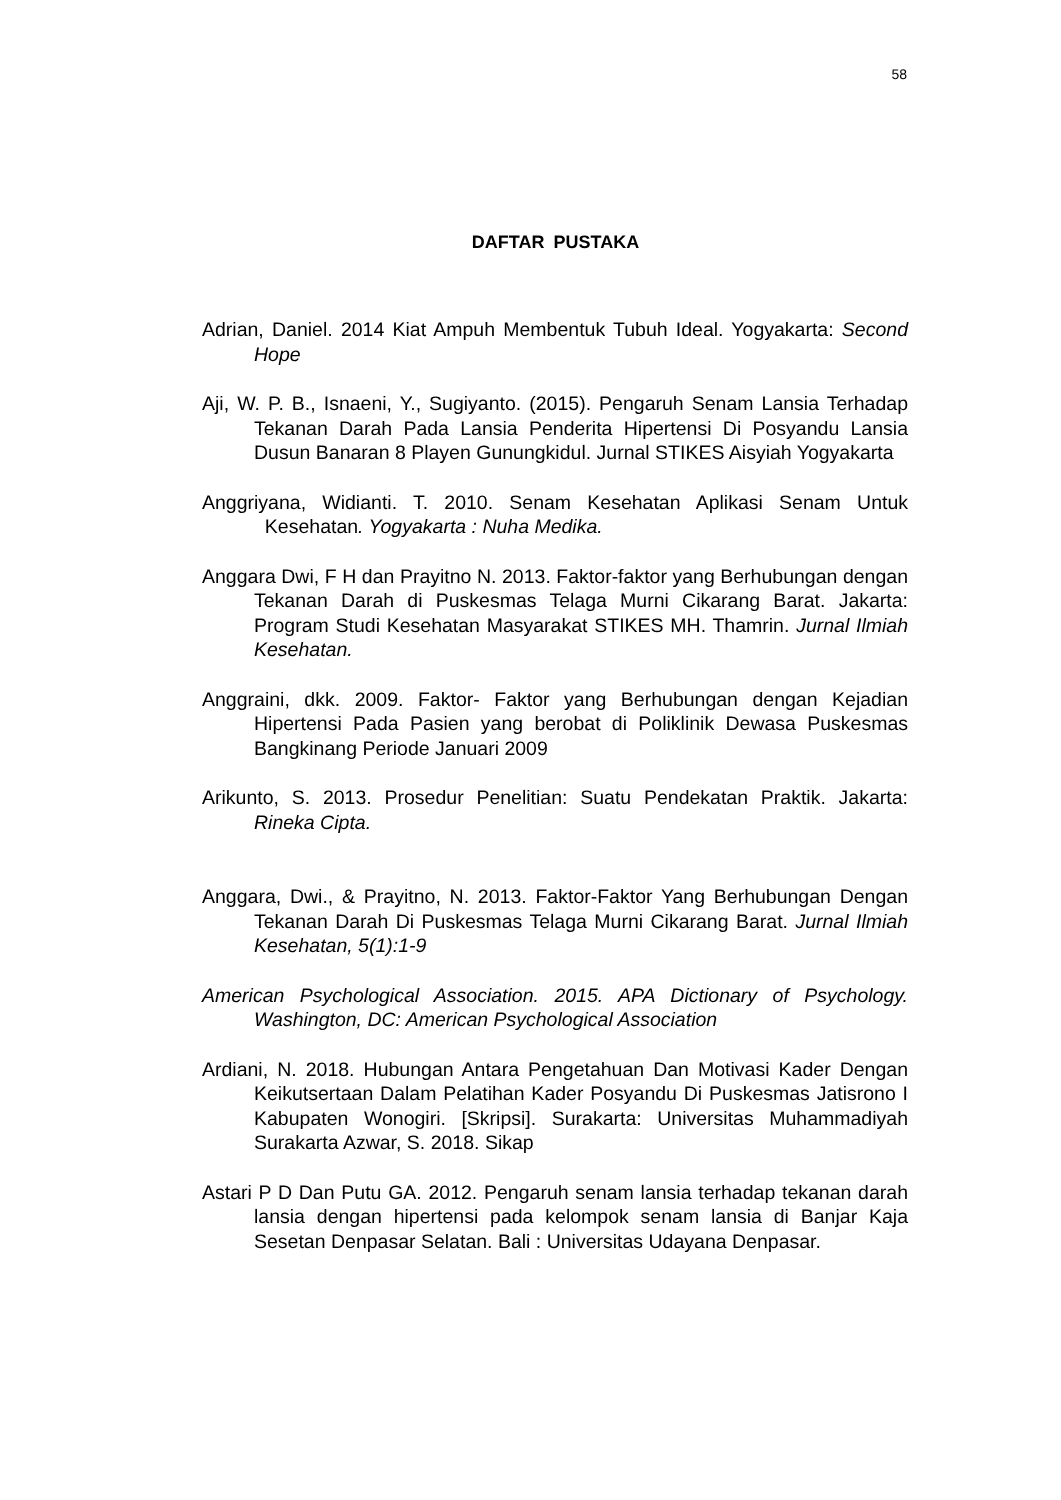58
DAFTAR PUSTAKA
Adrian, Daniel. 2014 Kiat Ampuh Membentuk Tubuh Ideal. Yogyakarta: Second Hope
Aji, W. P. B., Isnaeni, Y., Sugiyanto. (2015). Pengaruh Senam Lansia Terhadap Tekanan Darah Pada Lansia Penderita Hipertensi Di Posyandu Lansia Dusun Banaran 8 Playen Gunungkidul. Jurnal STIKES Aisyiah Yogyakarta
Anggriyana, Widianti. T. 2010. Senam Kesehatan Aplikasi Senam Untuk Kesehatan. Yogyakarta : Nuha Medika.
Anggara Dwi, F H dan Prayitno N. 2013. Faktor-faktor yang Berhubungan dengan Tekanan Darah di Puskesmas Telaga Murni Cikarang Barat. Jakarta: Program Studi Kesehatan Masyarakat STIKES MH. Thamrin. Jurnal Ilmiah Kesehatan.
Anggraini, dkk. 2009. Faktor- Faktor yang Berhubungan dengan Kejadian Hipertensi Pada Pasien yang berobat di Poliklinik Dewasa Puskesmas Bangkinang Periode Januari 2009
Arikunto, S. 2013. Prosedur Penelitian: Suatu Pendekatan Praktik. Jakarta: Rineka Cipta.
Anggara, Dwi., & Prayitno, N. 2013. Faktor-Faktor Yang Berhubungan Dengan Tekanan Darah Di Puskesmas Telaga Murni Cikarang Barat. Jurnal Ilmiah Kesehatan, 5(1):1-9
American Psychological Association. 2015. APA Dictionary of Psychology. Washington, DC: American Psychological Association
Ardiani, N. 2018. Hubungan Antara Pengetahuan Dan Motivasi Kader Dengan Keikutsertaan Dalam Pelatihan Kader Posyandu Di Puskesmas Jatisrono I Kabupaten Wonogiri. [Skripsi]. Surakarta: Universitas Muhammadiyah Surakarta Azwar, S. 2018. Sikap
Astari P D Dan Putu GA. 2012. Pengaruh senam lansia terhadap tekanan darah lansia dengan hipertensi pada kelompok senam lansia di Banjar Kaja Sesetan Denpasar Selatan. Bali : Universitas Udayana Denpasar.